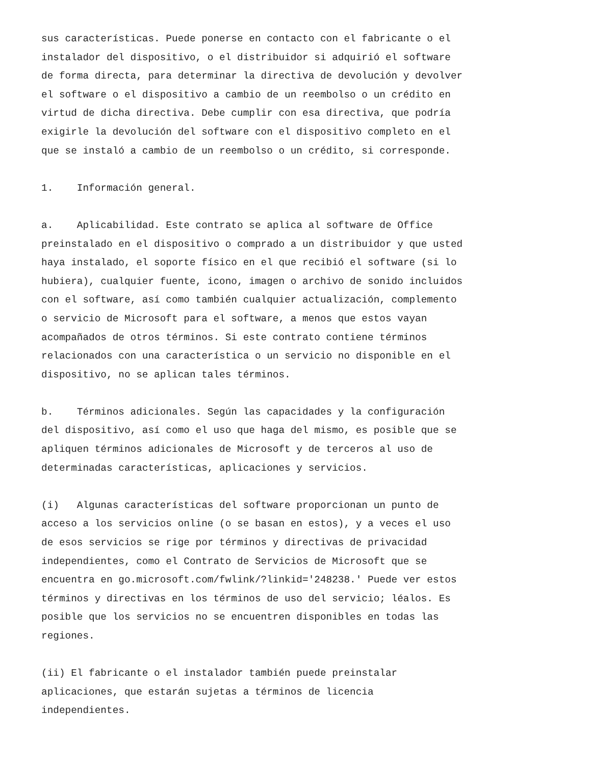sus características. Puede ponerse en contacto con el fabricante o el instalador del dispositivo, o el distribuidor si adquirió el software de forma directa, para determinar la directiva de devolución y devolver el software o el dispositivo a cambio de un reembolso o un crédito en virtud de dicha directiva. Debe cumplir con esa directiva, que podría exigirle la devolución del software con el dispositivo completo en el que se instaló a cambio de un reembolso o un crédito, si corresponde.
1. Información general.
a. Aplicabilidad. Este contrato se aplica al software de Office preinstalado en el dispositivo o comprado a un distribuidor y que usted haya instalado, el soporte físico en el que recibió el software (si lo hubiera), cualquier fuente, icono, imagen o archivo de sonido incluidos con el software, así como también cualquier actualización, complemento o servicio de Microsoft para el software, a menos que estos vayan acompañados de otros términos. Si este contrato contiene términos relacionados con una característica o un servicio no disponible en el dispositivo, no se aplican tales términos.
b. Términos adicionales. Según las capacidades y la configuración del dispositivo, así como el uso que haga del mismo, es posible que se apliquen términos adicionales de Microsoft y de terceros al uso de determinadas características, aplicaciones y servicios.
(i) Algunas características del software proporcionan un punto de acceso a los servicios online (o se basan en estos), y a veces el uso de esos servicios se rige por términos y directivas de privacidad independientes, como el Contrato de Servicios de Microsoft que se encuentra en go.microsoft.com/fwlink/?linkid='248238.' Puede ver estos términos y directivas en los términos de uso del servicio; léalos. Es posible que los servicios no se encuentren disponibles en todas las regiones.
(ii) El fabricante o el instalador también puede preinstalar aplicaciones, que estarán sujetas a términos de licencia independientes.